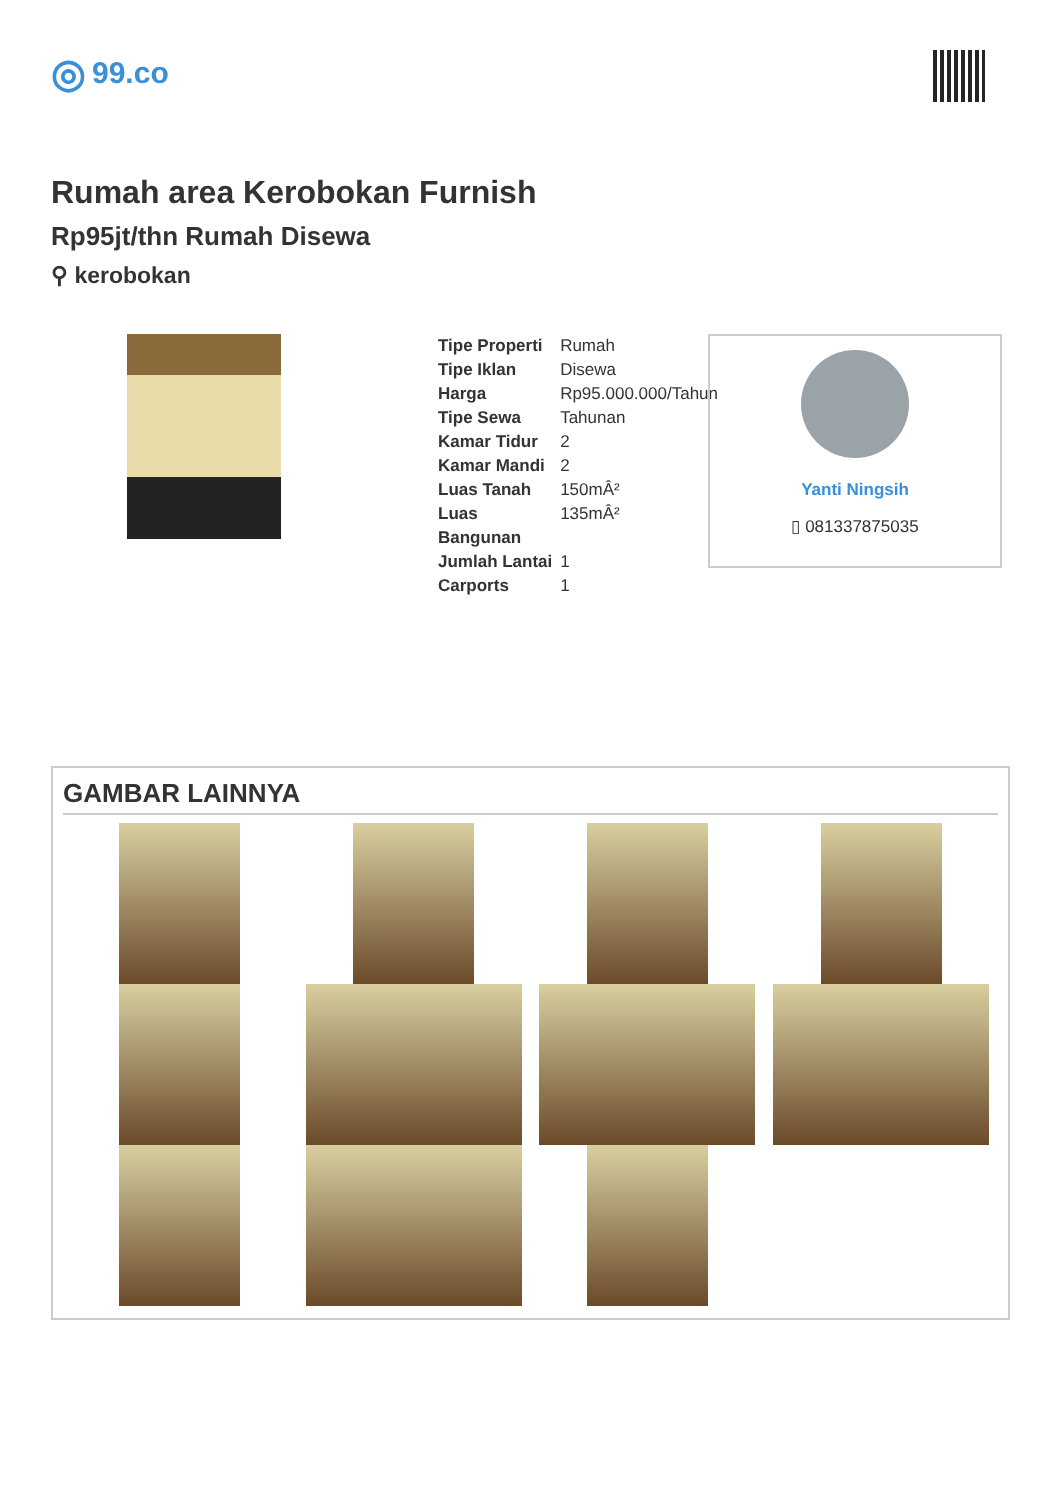◎ 99.co
Rumah area Kerobokan Furnish
Rp95jt/thn Rumah Disewa
⚲ kerobokan
| Tipe Properti | Rumah |
| Tipe Iklan | Disewa |
| Harga | Rp95.000.000/Tahun |
| Tipe Sewa | Tahunan |
| Kamar Tidur | 2 |
| Kamar Mandi | 2 |
| Luas Tanah | 150mÂ² |
| Luas Bangunan | 135mÂ² |
| Jumlah Lantai | 1 |
| Carports | 1 |
Yanti Ningsih
▯ 081337875035
GAMBAR LAINNYA